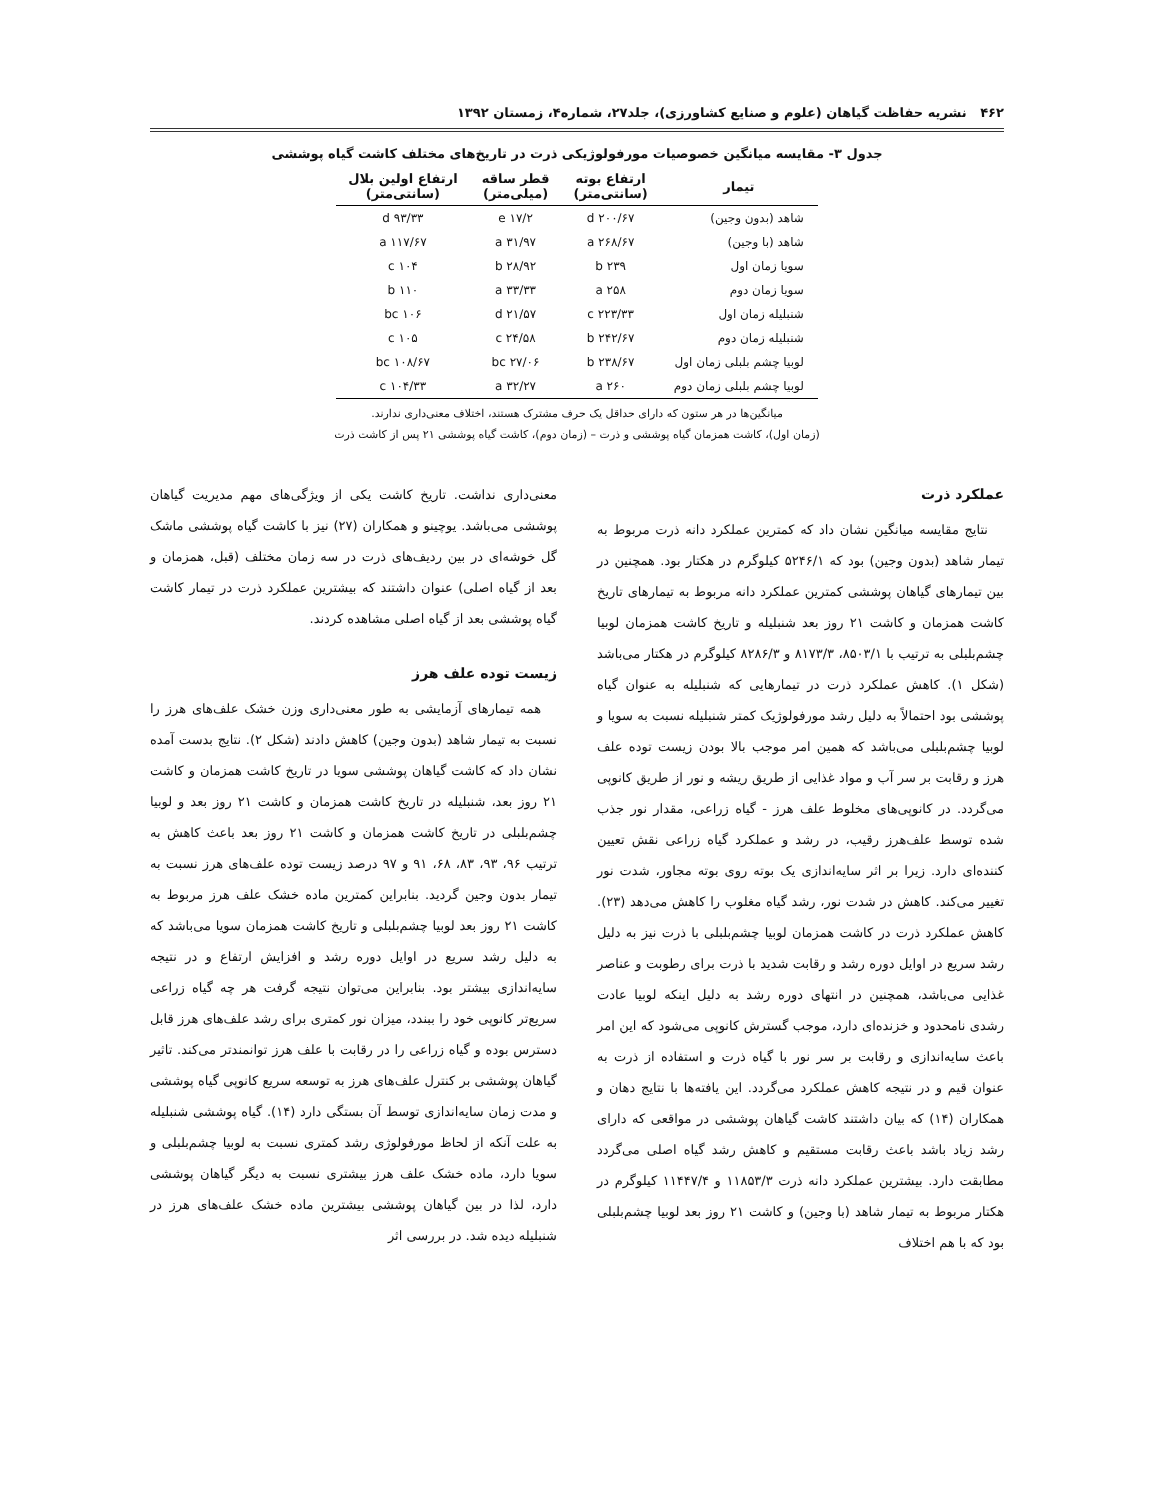۴۶۲ نشریه حفاظت گیاهان (علوم و صنایع کشاورزی)، جلد۲۷، شماره۴، زمستان ۱۳۹۲
جدول ۳- مقایسه میانگین خصوصیات مورفولوژیکی ذرت در تاریخ‌های مختلف کاشت گیاه پوششی
| تیمار | ارتفاع بوته (سانتی‌متر) | قطر ساقه (میلی‌متر) | ارتفاع اولین بلال (سانتی‌متر) |
| --- | --- | --- | --- |
| شاهد (بدون وجین) | ۲۰۰/۶۷ d | ۱۷/۲ e | ۹۳/۳۳ d |
| شاهد (با وجین) | ۲۶۸/۶۷ a | ۳۱/۹۷ a | ۱۱۷/۶۷ a |
| سویا زمان اول | ۲۳۹ b | ۲۸/۹۲ b | ۱۰۴ c |
| سویا زمان دوم | ۲۵۸ a | ۳۳/۳۳ a | ۱۱۰ b |
| شنبلیله زمان اول | ۲۲۳/۳۳ c | ۲۱/۵۷ d | ۱۰۶ bc |
| شنبلیله زمان دوم | ۲۴۲/۶۷ b | ۲۴/۵۸ c | ۱۰۵ c |
| لوبیا چشم بلبلی زمان اول | ۲۳۸/۶۷ b | ۲۷/۰۶ bc | ۱۰۸/۶۷ bc |
| لوبیا چشم بلبلی زمان دوم | ۲۶۰ a | ۳۲/۲۷ a | ۱۰۴/۳۳ c |
میانگین‌ها در هر ستون که دارای حداقل یک حرف مشترک هستند، اختلاف معنی‌داری ندارند.
(زمان اول)، کاشت همزمان گیاه پوششی و ذرت – (زمان دوم)، کاشت گیاه پوششی ۲۱ پس از کاشت ذرت
عملکرد ذرت
نتایج مقایسه میانگین نشان داد که کمترین عملکرد دانه ذرت مربوط به تیمار شاهد (بدون وجین) بود که ۵۲۴۶/۱ کیلوگرم در هکتار بود. همچنین در بین تیمارهای گیاهان پوششی کمترین عملکرد دانه مربوط به تیمارهای تاریخ کاشت همزمان و کاشت ۲۱ روز بعد شنبلیله و تاریخ کاشت همزمان لوبیا چشم‌بلبلی به ترتیب با ۸۵۰۳/۱، ۸۱۷۳/۳ و ۸۲۸۶/۳ کیلوگرم در هکتار می‌باشد (شکل ۱). کاهش عملکرد ذرت در تیمارهایی که شنبلیله به عنوان گیاه پوششی بود احتمالاً به دلیل رشد مورفولوژیک کمتر شنبلیله نسبت به سویا و لوبیا چشم‌بلبلی می‌باشد که همین امر موجب بالا بودن زیست توده علف هرز و رقابت بر سر آب و مواد غذایی از طریق ریشه و نور از طریق کانوپی می‌گردد. در کانوپی‌های مخلوط علف هرز - گیاه زراعی، مقدار نور جذب شده توسط علف‌هرز رقیب، در رشد و عملکرد گیاه زراعی نقش تعیین کننده‌ای دارد. زیرا بر اثر سایه‌اندازی یک بوته روی بوته مجاور، شدت نور تغییر می‌کند. کاهش در شدت نور، رشد گیاه مغلوب را کاهش می‌دهد (۲۳). کاهش عملکرد ذرت در کاشت همزمان لوبیا چشم‌بلبلی با ذرت نیز به دلیل رشد سریع در اوایل دوره رشد و رقابت شدید با ذرت برای رطوبت و عناصر غذایی می‌باشد، همچنین در انتهای دوره رشد به دلیل اینکه لوبیا عادت رشدی نامحدود و خزنده‌ای دارد، موجب گسترش کانوپی می‌شود که این امر باعث سایه‌اندازی و رقابت بر سر نور با گیاه ذرت و استفاده از ذرت به عنوان قیم و در نتیجه کاهش عملکرد می‌گردد. این یافته‌ها با نتایج دهان و همکاران (۱۴) که بیان داشتند کاشت گیاهان پوششی در مواقعی که دارای رشد زیاد باشد باعث رقابت مستقیم و کاهش رشد گیاه اصلی می‌گردد مطابقت دارد. بیشترین عملکرد دانه ذرت ۱۱۸۵۳/۳ و ۱۱۴۴۷/۴ کیلوگرم در هکتار مربوط به تیمار شاهد (با وجین) و کاشت ۲۱ روز بعد لوبیا چشم‌بلبلی بود که با هم اختلاف
معنی‌داری نداشت. تاریخ کاشت یکی از ویژگی‌های مهم مدیریت گیاهان پوششی می‌باشد. یوچینو و همکاران (۲۷) نیز با کاشت گیاه پوششی ماشک گل خوشه‌ای در بین ردیف‌های ذرت در سه زمان مختلف (قبل، همزمان و بعد از گیاه اصلی) عنوان داشتند که بیشترین عملکرد ذرت در تیمار کاشت گیاه پوششی بعد از گیاه اصلی مشاهده کردند.
زیست توده علف هرز
همه تیمارهای آزمایشی به طور معنی‌داری وزن خشک علف‌های هرز را نسبت به تیمار شاهد (بدون وجین) کاهش دادند (شکل ۲). نتایج بدست آمده نشان داد که کاشت گیاهان پوششی سویا در تاریخ کاشت همزمان و کاشت ۲۱ روز بعد، شنبلیله در تاریخ کاشت همزمان و کاشت ۲۱ روز بعد و لوبیا چشم‌بلبلی در تاریخ کاشت همزمان و کاشت ۲۱ روز بعد باعث کاهش به ترتیب ۹۶، ۹۳، ۸۳، ۶۸، ۹۱ و ۹۷ درصد زیست توده علف‌های هرز نسبت به تیمار بدون وجین گردید. بنابراین کمترین ماده خشک علف هرز مربوط به کاشت ۲۱ روز بعد لوبیا چشم‌بلبلی و تاریخ کاشت همزمان سویا می‌باشد که به دلیل رشد سریع در اوایل دوره رشد و افزایش ارتفاع و در نتیجه سایه‌اندازی بیشتر بود. بنابراین می‌توان نتیجه گرفت هر چه گیاه زراعی سریع‌تر کانوپی خود را ببندد، میزان نور کمتری برای رشد علف‌های هرز قابل دسترس بوده و گیاه زراعی را در رقابت با علف هرز توانمندتر می‌کند. تاثیر گیاهان پوششی بر کنترل علف‌های هرز به توسعه سریع کانوپی گیاه پوششی و مدت زمان سایه‌اندازی توسط آن بستگی دارد (۱۴). گیاه پوششی شنبلیله به علت آنکه از لحاظ مورفولوژی رشد کمتری نسبت به لوبیا چشم‌بلبلی و سویا دارد، ماده خشک علف هرز بیشتری نسبت به دیگر گیاهان پوششی دارد، لذا در بین گیاهان پوششی بیشترین ماده خشک علف‌های هرز در شنبلیله دیده شد. در بررسی اثر